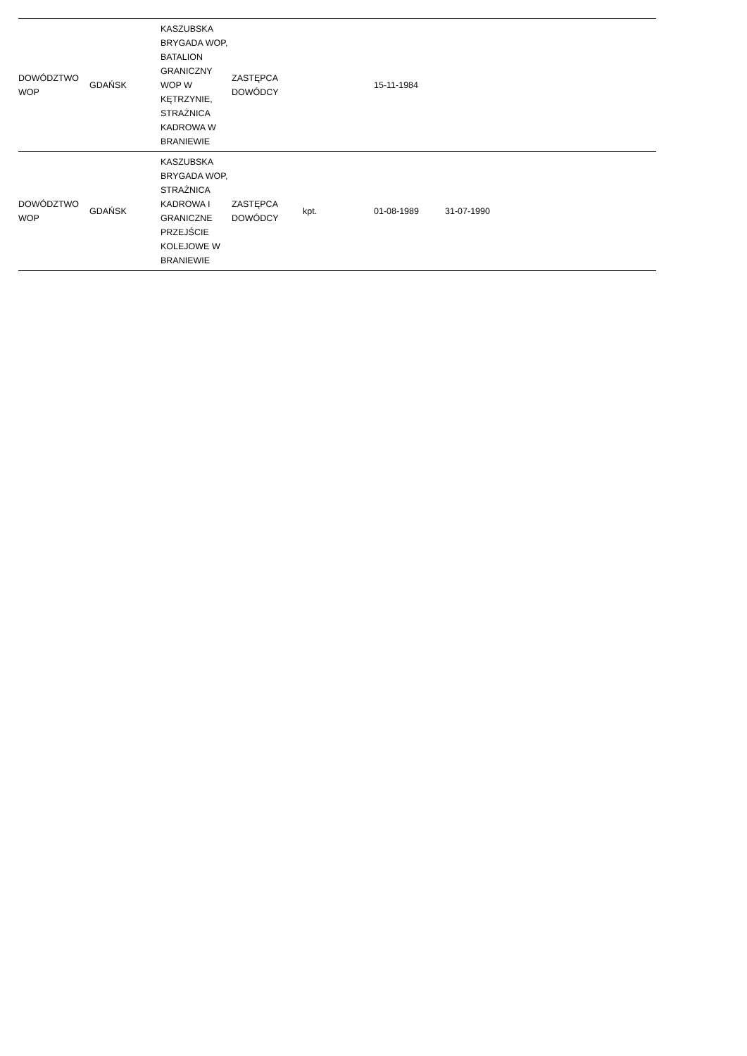| DOWÓDZTWO WOP | GDAŃSK | KASZUBSKA BRYGADA WOP, BATALION GRANICZNY WOP W KĘTRZYNIE, STRAŻNICA KADROWA W BRANIEWIE | ZASTĘPCA DOWÓDCY | | 15-11-1984 | | |
| DOWÓDZTWO WOP | GDAŃSK | KASZUBSKA BRYGADA WOP, STRAŻNICA KADROWA I GRANICZNE PRZEJŚCIE KOLEJOWE W BRANIEWIE | ZASTĘPCA DOWÓDCY | kpt. | 01-08-1989 | 31-07-1990 | |